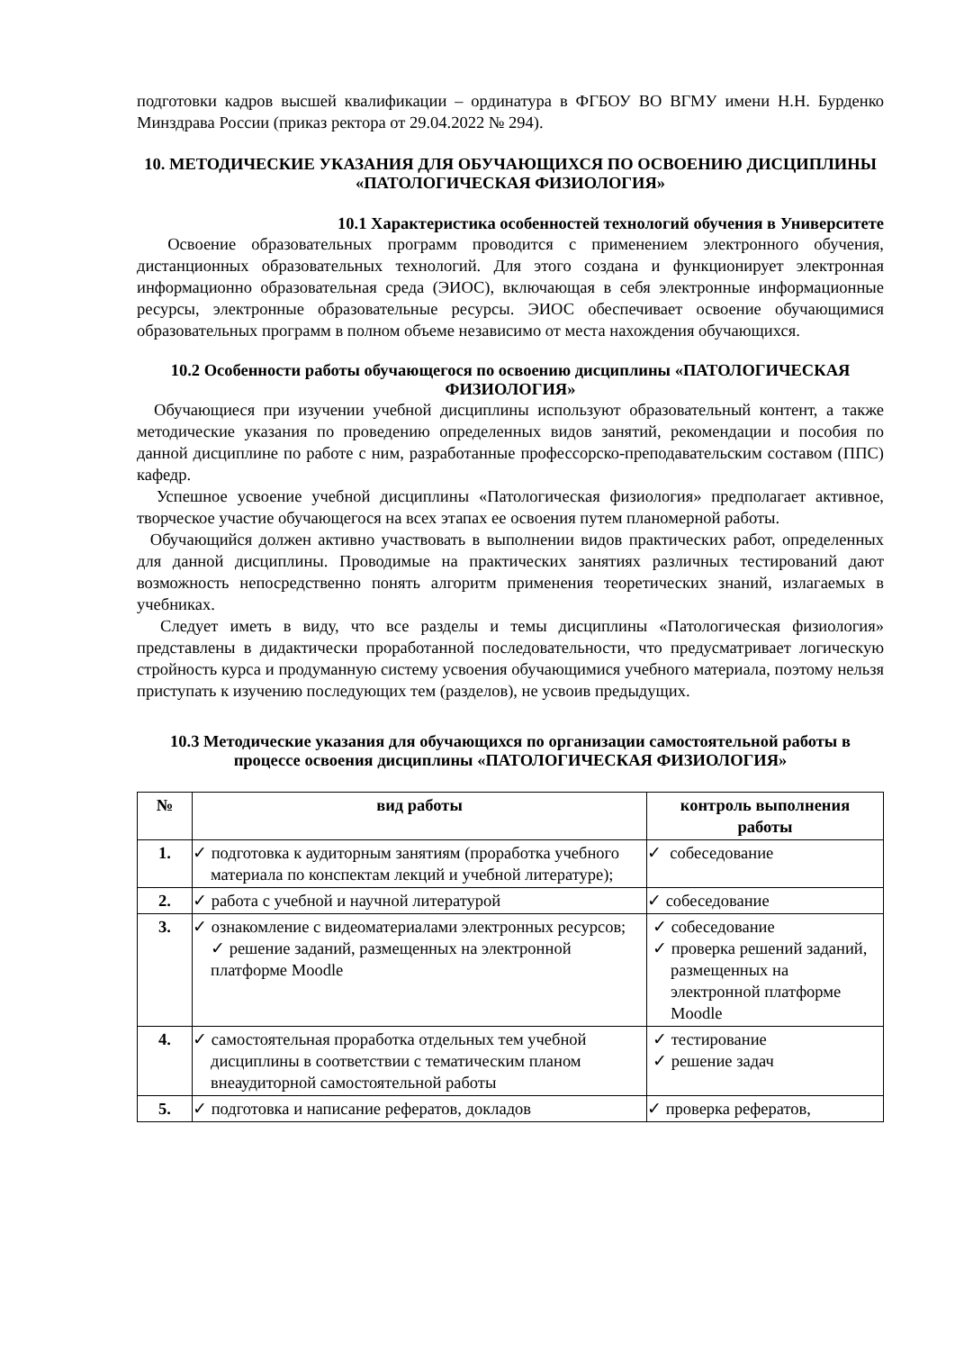подготовки кадров высшей квалификации – ординатура в ФГБОУ ВО ВГМУ имени Н.Н. Бурденко Минздрава России (приказ ректора от 29.04.2022 № 294).
10. МЕТОДИЧЕСКИЕ УКАЗАНИЯ ДЛЯ ОБУЧАЮЩИХСЯ ПО ОСВОЕНИЮ ДИСЦИПЛИНЫ «ПАТОЛОГИЧЕСКАЯ ФИЗИОЛОГИЯ»
10.1 Характеристика особенностей технологий обучения в Университете
Освоение образовательных программ проводится с применением электронного обучения, дистанционных образовательных технологий. Для этого создана и функционирует электронная информационно образовательная среда (ЭИОС), включающая в себя электронные информационные ресурсы, электронные образовательные ресурсы. ЭИОС обеспечивает освоение обучающимися образовательных программ в полном объеме независимо от места нахождения обучающихся.
10.2 Особенности работы обучающегося по освоению дисциплины «ПАТОЛОГИЧЕСКАЯ ФИЗИОЛОГИЯ»
Обучающиеся при изучении учебной дисциплины используют образовательный контент, а также методические указания по проведению определенных видов занятий, рекомендации и пособия по данной дисциплине по работе с ним, разработанные профессорско-преподавательским составом (ППС) кафедр.
Успешное усвоение учебной дисциплины «Патологическая физиология» предполагает активное, творческое участие обучающегося на всех этапах ее освоения путем планомерной работы.
Обучающийся должен активно участвовать в выполнении видов практических работ, определенных для данной дисциплины. Проводимые на практических занятиях различных тестирований дают возможность непосредственно понять алгоритм применения теоретических знаний, излагаемых в учебниках.
Следует иметь в виду, что все разделы и темы дисциплины «Патологическая физиология» представлены в дидактически проработанной последовательности, что предусматривает логическую стройность курса и продуманную систему усвоения обучающимися учебного материала, поэтому нельзя приступать к изучению последующих тем (разделов), не усвоив предыдущих.
10.3 Методические указания для обучающихся по организации самостоятельной работы в процессе освоения дисциплины «ПАТОЛОГИЧЕСКАЯ ФИЗИОЛОГИЯ»
| № | вид работы | контроль выполнения работы |
| --- | --- | --- |
| 1. | ✓ подготовка к аудиторным занятиям (проработка учебного материала по конспектам лекций и учебной литературе); | ✓ собеседование |
| 2. | ✓ работа с учебной и научной литературой | ✓ собеседование |
| 3. | ✓ ознакомление с видеоматериалами электронных ресурсов; ✓ решение заданий, размещенных на электронной платформе Moodle | ✓ собеседование ✓ проверка решений заданий, размещенных на электронной платформе Moodle |
| 4. | ✓ самостоятельная проработка отдельных тем учебной дисциплины в соответствии с тематическим планом внеаудиторной самостоятельной работы | ✓ тестирование ✓ решение задач |
| 5. | ✓ подготовка и написание рефератов, докладов | ✓ проверка рефератов, |